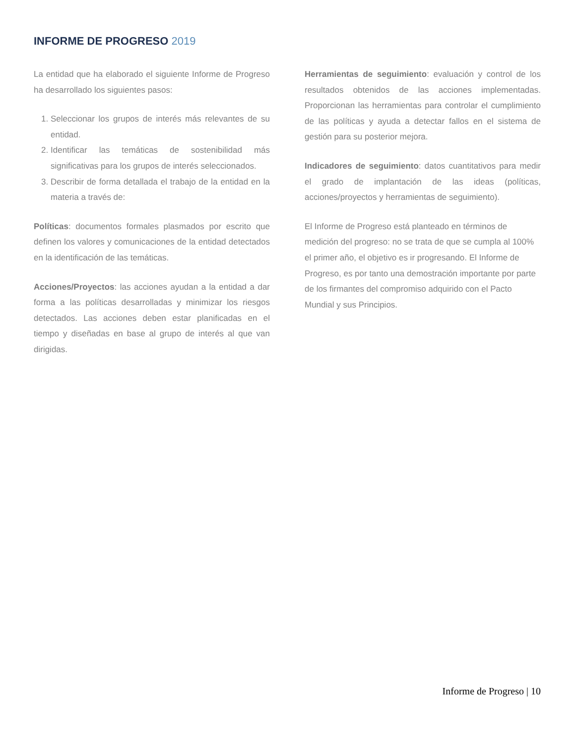INFORME DE PROGRESO 2019
La entidad que ha elaborado el siguiente Informe de Progreso ha desarrollado los siguientes pasos:
1. Seleccionar los grupos de interés más relevantes de su entidad.
2. Identificar las temáticas de sostenibilidad más significativas para los grupos de interés seleccionados.
3. Describir de forma detallada el trabajo de la entidad en la materia a través de:
Políticas: documentos formales plasmados por escrito que definen los valores y comunicaciones de la entidad detectados en la identificación de las temáticas.
Acciones/Proyectos: las acciones ayudan a la entidad a dar forma a las políticas desarrolladas y minimizar los riesgos detectados. Las acciones deben estar planificadas en el tiempo y diseñadas en base al grupo de interés al que van dirigidas.
Herramientas de seguimiento: evaluación y control de los resultados obtenidos de las acciones implementadas. Proporcionan las herramientas para controlar el cumplimiento de las políticas y ayuda a detectar fallos en el sistema de gestión para su posterior mejora.
Indicadores de seguimiento: datos cuantitativos para medir el grado de implantación de las ideas (políticas, acciones/proyectos y herramientas de seguimiento).
El Informe de Progreso está planteado en términos de medición del progreso: no se trata de que se cumpla al 100% el primer año, el objetivo es ir progresando. El Informe de Progreso, es por tanto una demostración importante por parte de los firmantes del compromiso adquirido con el Pacto Mundial y sus Principios.
Informe de Progreso | 10